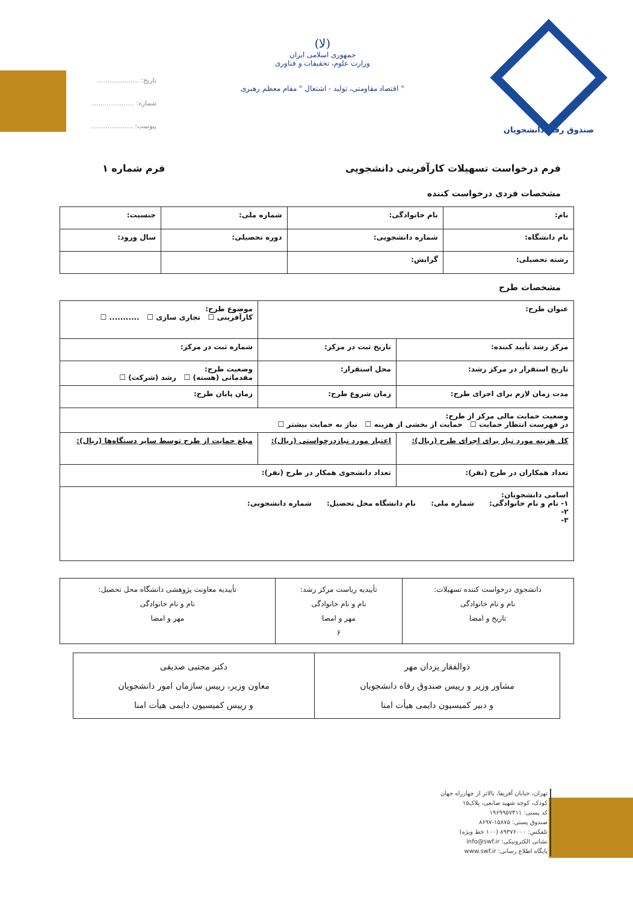صندوق رفاه دانشجویان
(لا)
جمهوری اسلامی ایران
وزارت علوم، تحقیقات و فناوری
" اقتصاد مقاومتی، تولید - اشتغال " مقام معظم رهبری
تاریخ: ....................
شماره: ....................
پیوست: ....................
فرم درخواست تسهیلات کارآفرینی دانشجویی
فرم شماره ۱
مشخصات فردی درخواست کننده
| نام: | نام خانوادگی: | شماره ملی: | جنسیت: |
| نام دانشگاه: | شماره دانشجویی: | دوره تحصیلی: | سال ورود: |
| رشته تحصیلی: | گرایش: | | |
مشخصات طرح
| عنوان طرح: | | موضوع طرح: کارآفرینی ☐ تجاری سازی ☐ ........... ☐ |
| مرکز رشد تأیید کننده: | تاریخ ثبت در مرکز: | شماره ثبت در مرکز: |
| تاریخ استقرار در مرکز رشد: | محل استقرار: | وضعیت طرح: مقدماتی (هسته) ☐ رشد (شرکت) ☐ |
| مدت زمان لازم برای اجرای طرح: | زمان شروع طرح: | زمان پایان طرح: |
| وضعیت حمایت مالی مرکز از طرح: در فهرست انتظار حمایت ☐ حمایت از بخشی از هزینه ☐ نیاز به حمایت بیشتر ☐ | | |
| کل هزینه مورد نیاز برای اجرای طرح (ریال): | اعتبار مورد نیازدرخواستی (ریال): | مبلغ حمایت از طرح توسط سایر دستگاه‌ها (ریال): |
| تعداد همکاران در طرح (نفر): | تعداد دانشجوی همکار در طرح (نفر): | |
| اسامی دانشجویان: ۱- نام و نام خانوادگی: شماره ملی: نام دانشگاه محل تحصیل: شماره دانشجویی: ۲- ۳- | | |
| دانشجوی درخواست کننده تسهیلات: نام و نام خانوادگی تاریخ و امضا | تأییدیه ریاست مرکز رشد: نام و نام خانوادگی مهر و امضا ۶ | تأییدیه معاونت پژوهشی دانشگاه محل تحصیل: نام و نام خانوادگی مهر و امضا |
| ذوالفقار یزدان مهر مشاور وزیر و رییس صندوق رفاه دانشجویان و دبیر کمیسیون دایمی هیأت امنا | دکتر مجتبی صدیقی معاون وزیر، رییس سازمان امور دانشجویان و رییس کمیسیون دایمی هیأت امنا |
تهران، خیابان آفریقا، بالاتر از چهارراه جهان کودک، کوچه شهید صانعی، پلاک۱۵
کد پستی: ۱۹۶۹۹۵۷۴۱۱
صندوق پستی: ۱۵۸۷۵-۸۶۹۷
تلفکس: ۸۹۳۷۶۰۰۰ (۱۰۰ خط ویژه)
نشانی الکترونیکی: info@swf.ir
پایگاه اطلاع رسانی: www.swf.ir